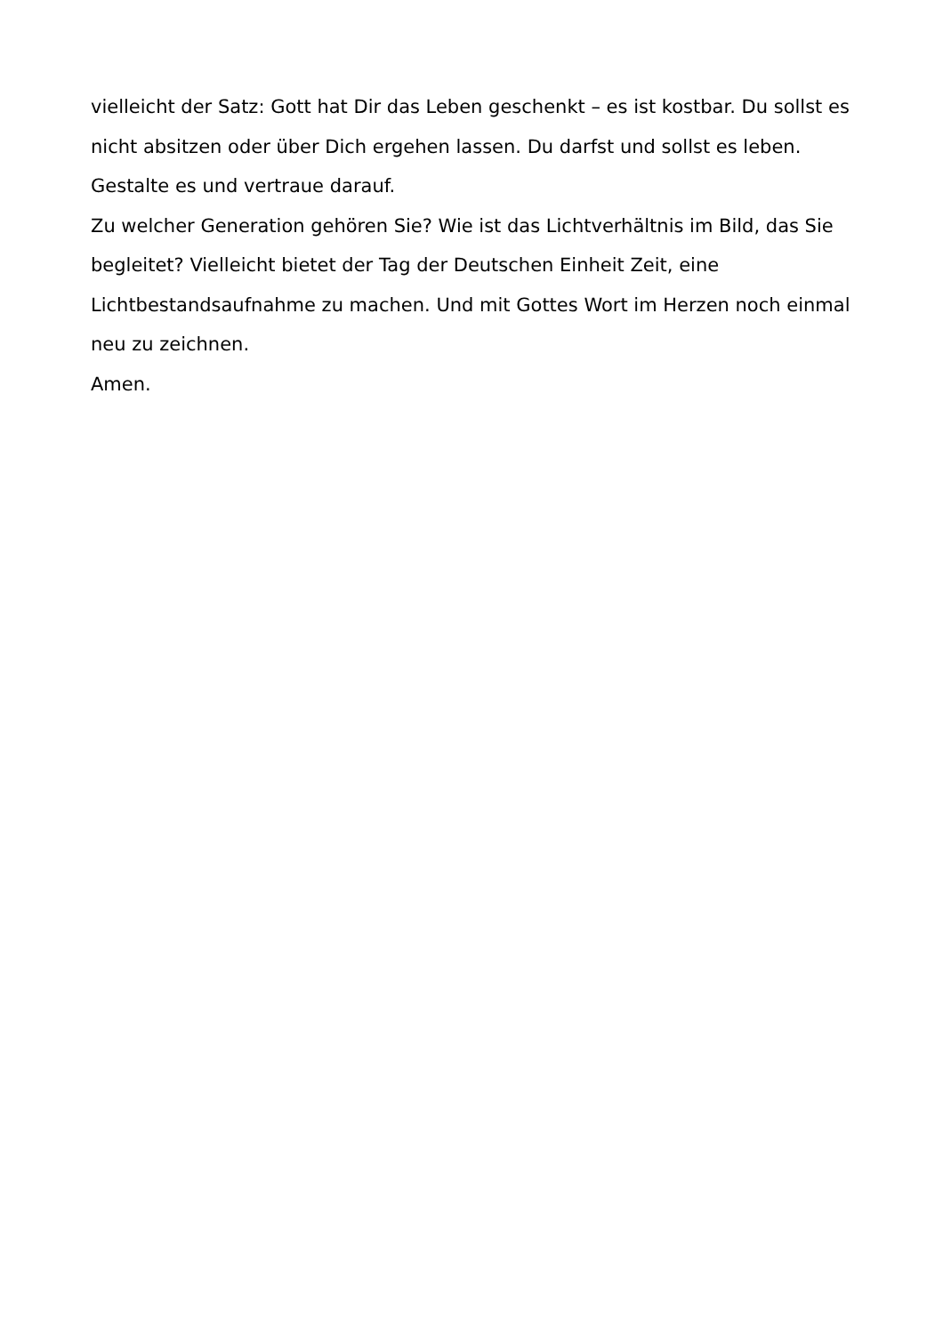vielleicht der Satz: Gott hat Dir das Leben geschenkt – es ist kostbar. Du sollst es
nicht absitzen oder über Dich ergehen lassen. Du darfst und sollst es leben.
Gestalte es und vertraue darauf.
Zu welcher Generation gehören Sie? Wie ist das Lichtverhältnis im Bild, das Sie
begleitet? Vielleicht bietet der Tag der Deutschen Einheit Zeit, eine
Lichtbestandsaufnahme zu machen. Und mit Gottes Wort im Herzen noch einmal
neu zu zeichnen.
Amen.